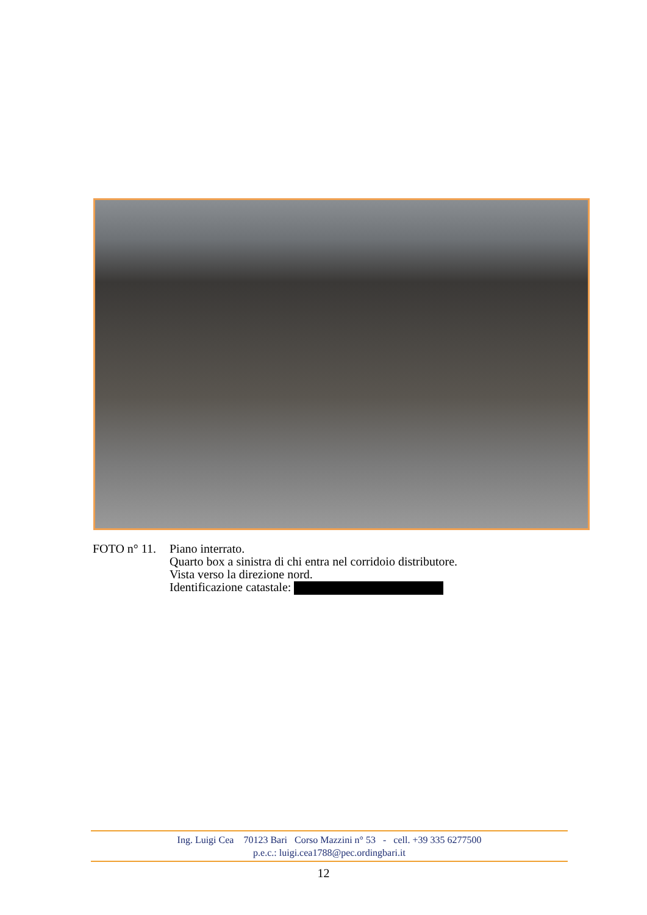FOTO n° 11.
Piano interrato.
Quarto box a sinistra di chi entra nel corridoio distributore.
Vista verso la direzione nord.
Identificazione catastale:
Ing. Luigi Cea 70123 Bari Corso Mazzini n° 53 - cell. +39 335 6277500
p.e.c.: luigi.cea1788@pec.ordingbari.it
12